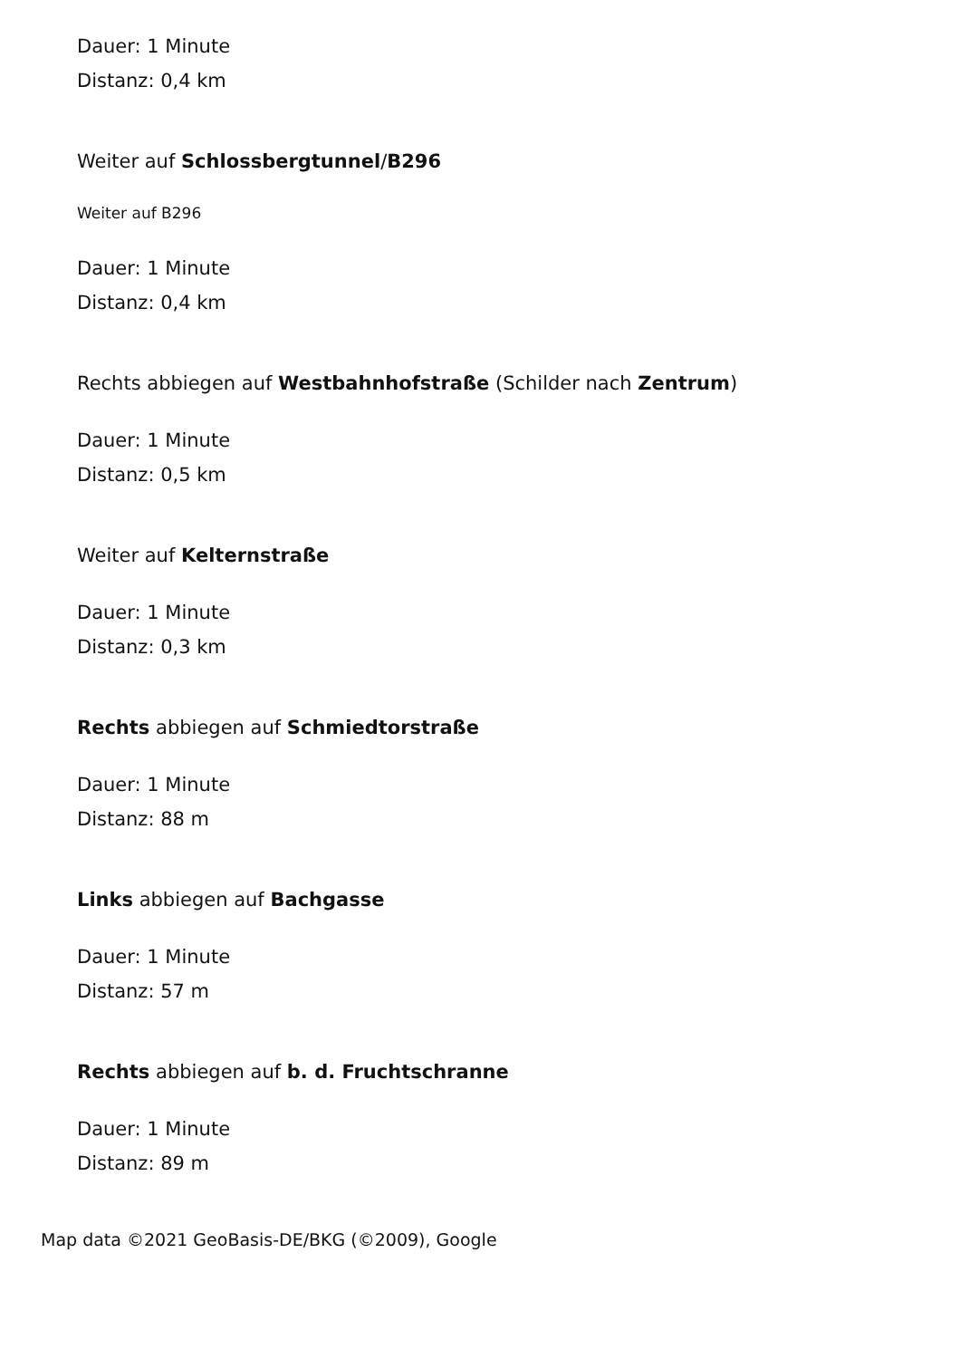Dauer: 1 Minute
Distanz: 0,4 km
Weiter auf Schlossbergtunnel/B296
Weiter auf B296
Dauer: 1 Minute
Distanz: 0,4 km
Rechts abbiegen auf Westbahnhofstraße (Schilder nach Zentrum)
Dauer: 1 Minute
Distanz: 0,5 km
Weiter auf Kelternstraße
Dauer: 1 Minute
Distanz: 0,3 km
Rechts abbiegen auf Schmiedtorstraße
Dauer: 1 Minute
Distanz: 88 m
Links abbiegen auf Bachgasse
Dauer: 1 Minute
Distanz: 57 m
Rechts abbiegen auf b. d. Fruchtschranne
Dauer: 1 Minute
Distanz: 89 m
Map data ©2021 GeoBasis-DE/BKG (©2009), Google